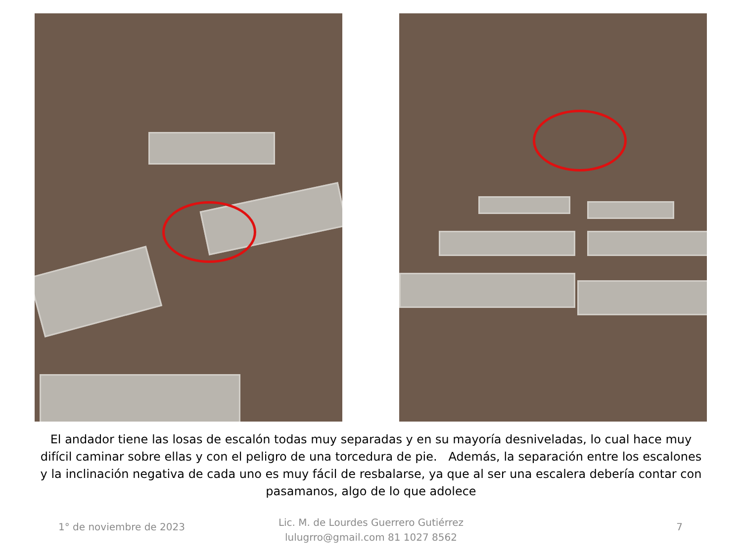El andador tiene las losas de escalón todas muy separadas y en su mayoría desniveladas, lo cual hace muy difícil caminar sobre ellas y con el peligro de una torcedura de pie. Además, la separación entre los escalones y la inclinación negativa de cada uno es muy fácil de resbalarse, ya que al ser una escalera debería contar con pasamanos, algo de lo que adolece
1° de noviembre de 2023
Lic. M. de Lourdes Guerrero Gutiérrez
lulugrro@gmail.com 81 1027 8562
7